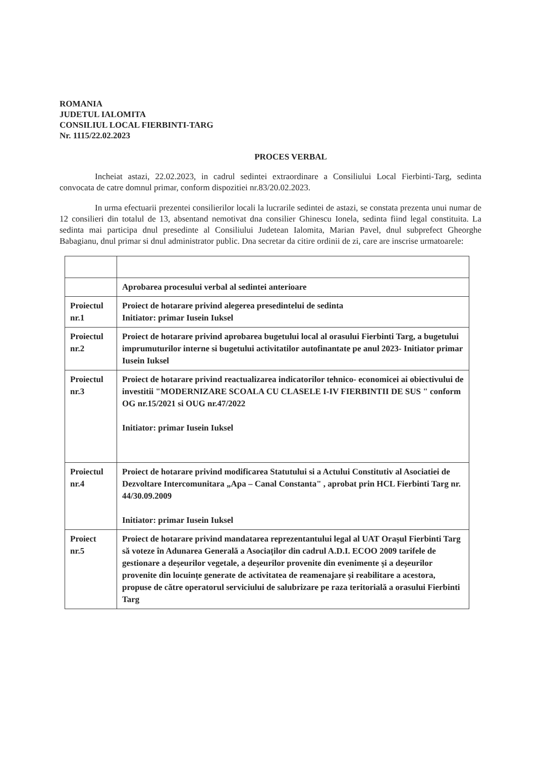ROMANIA
JUDETUL IALOMITA
CONSILIUL LOCAL FIERBINTI-TARG
Nr. 1115/22.02.2023
PROCES VERBAL
Incheiat astazi, 22.02.2023, in cadrul sedintei extraordinare a Consiliului Local Fierbinti-Targ, sedinta convocata de catre domnul primar, conform dispozitiei nr.83/20.02.2023.
In urma efectuarii prezentei consilierilor locali la lucrarile sedintei de astazi, se constata prezenta unui numar de 12 consilieri din totalul de 13, absentand nemotivat dna consilier Ghinescu Ionela, sedinta fiind legal constituita. La sedinta mai participa dnul presedinte al Consiliului Judetean Ialomita, Marian Pavel, dnul subprefect Gheorghe Babagianu, dnul primar si dnul administrator public. Dna secretar da citire ordinii de zi, care are inscrise urmatoarele:
| | Aprobarea procesului verbal al sedintei anterioare |
| Proiectul nr.1 | Proiect de hotarare privind alegerea presedintelui de sedinta Initiator: primar Iusein Iuksel |
| Proiectul nr.2 | Proiect de hotarare privind aprobarea bugetului local al orasului Fierbinti Targ, a bugetului imprumuturilor interne si bugetului activitatilor autofinantate pe anul 2023- Initiator primar Iusein Iuksel |
| Proiectul nr.3 | Proiect de hotarare privind reactualizarea indicatorilor tehnico- economicei ai obiectivului de investitii "MODERNIZARE SCOALA CU CLASELE I-IV FIERBINTII DE SUS " conform OG nr.15/2021 si OUG nr.47/2022 Initiator: primar Iusein Iuksel |
| Proiectul nr.4 | Proiect de hotarare privind modificarea Statutului si a Actului Constitutiv al Asociatiei de Dezvoltare Intercomunitara „Apa – Canal Constanta" , aprobat prin HCL Fierbinti Targ nr. 44/30.09.2009 Initiator: primar Iusein Iuksel |
| Proiect nr.5 | Proiect de hotarare privind mandatarea reprezentantului legal al UAT Orașul Fierbinti Targ să voteze în Adunarea Generală a Asociaților din cadrul A.D.I. ECOO 2009 tarifele de gestionare a deșeurilor vegetale, a deșeurilor provenite din evenimente și a deșeurilor provenite din locuințe generate de activitatea de reamenajare și reabilitare a acestora, propuse de către operatorul serviciului de salubrizare pe raza teritorială a orasului Fierbinti Targ |